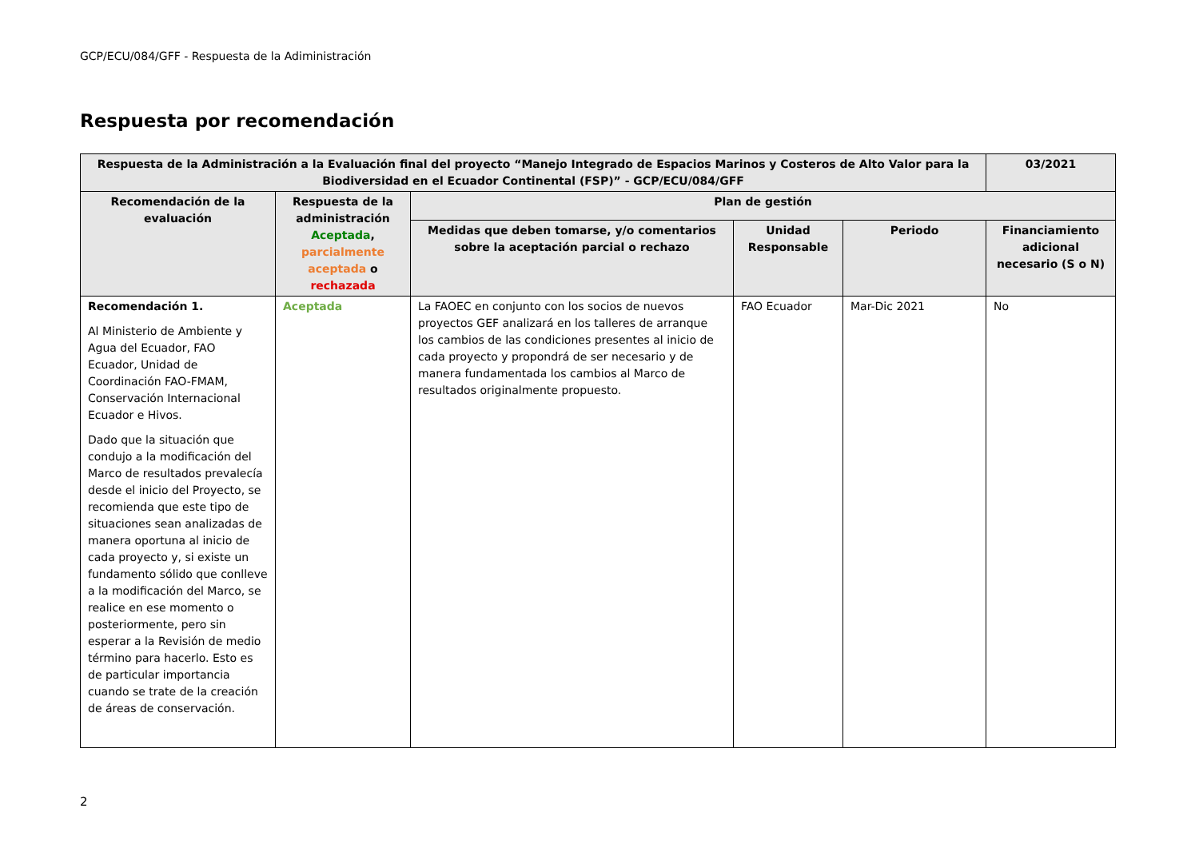GCP/ECU/084/GFF - Respuesta de la Adiministración
Respuesta por recomendación
| Respuesta de la Administración a la Evaluación final del proyecto “Manejo Integrado de Espacios Marinos y Costeros de Alto Valor para la Biodiversidad en el Ecuador Continental (FSP)” - GCP/ECU/084/GFF | | | | | 03/2021 |
| --- | --- | --- | --- | --- | --- |
| Recomendación de la evaluación | Respuesta de la administración Aceptada , parcialmente aceptada o rechazada | Plan de gestión | | | |
| | | Medidas que deben tomarse, y/o comentarios sobre la aceptación parcial o rechazo | Unidad Responsable | Periodo | Financiamiento adicional necesario (S o N) |
| Recomendación 1. Al Ministerio de Ambiente y Agua del Ecuador, FAO Ecuador, Unidad de Coordinación FAO-FMAM, Conservación Internacional Ecuador e Hivos. Dado que la situación que condujo a la modificación del Marco de resultados prevalecía desde el inicio del Proyecto, se recomienda que este tipo de situaciones sean analizadas de manera oportuna al inicio de cada proyecto y, si existe un fundamento sólido que conlleve a la modificación del Marco, se realice en ese momento o posteriormente, pero sin esperar a la Revisión de medio término para hacerlo. Esto es de particular importancia cuando se trate de la creación de áreas de conservación. | Aceptada | La FAOEC en conjunto con los socios de nuevos proyectos GEF analizará en los talleres de arranque los cambios de las condiciones presentes al inicio de cada proyecto y propondrá de ser necesario y de manera fundamentada los cambios al Marco de resultados originalmente propuesto. | FAO Ecuador | Mar-Dic 2021 | No |
2